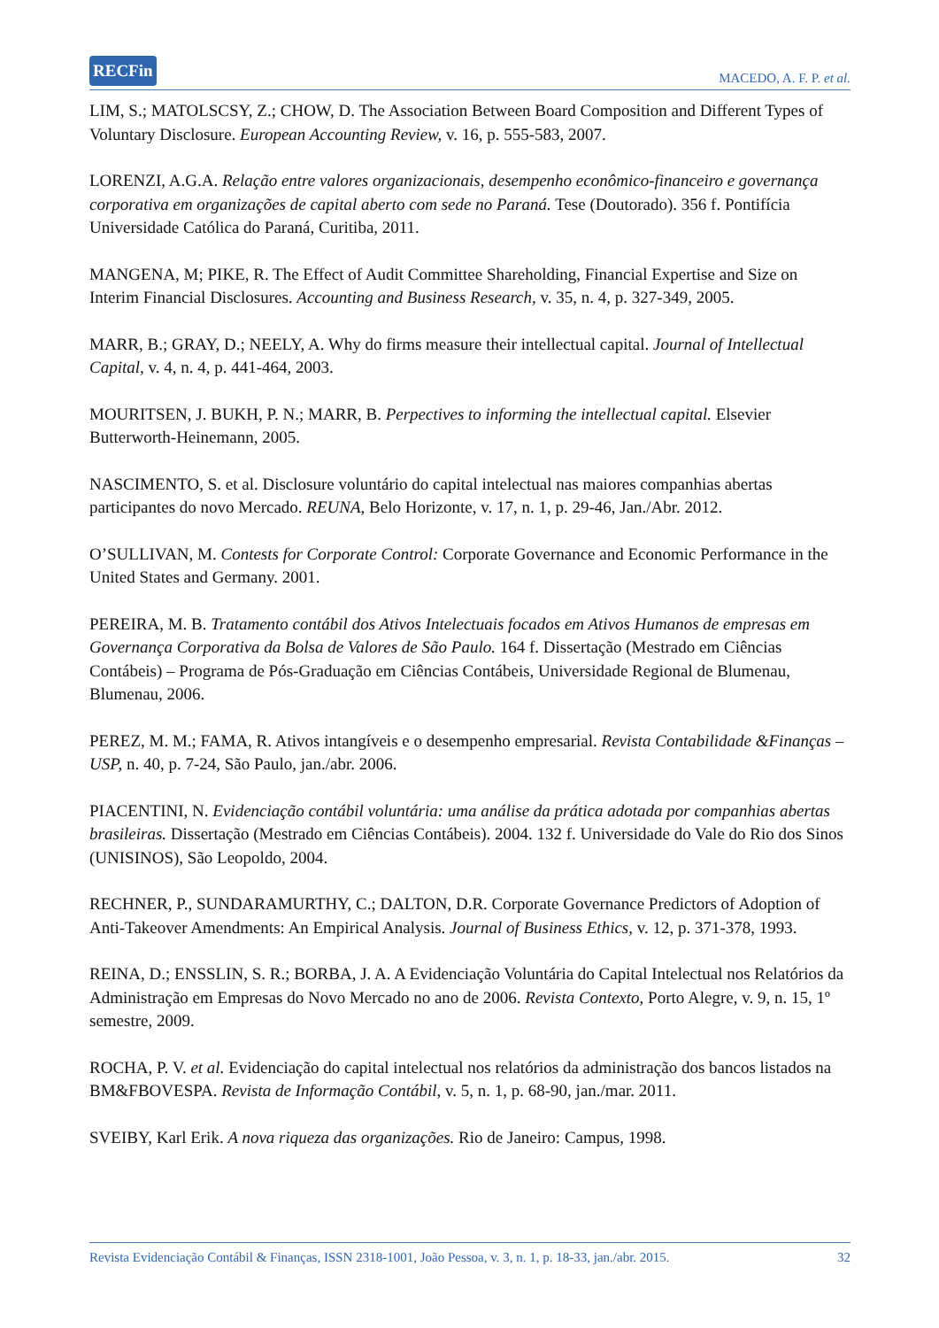RECFin MACEDO, A. F. P. et al.
LIM, S.; MATOLSCSY, Z.; CHOW, D. The Association Between Board Composition and Different Types of Voluntary Disclosure. European Accounting Review, v. 16, p. 555-583, 2007.
LORENZI, A.G.A. Relação entre valores organizacionais, desempenho econômico-financeiro e governança corporativa em organizações de capital aberto com sede no Paraná. Tese (Doutorado). 356 f. Pontifícia Universidade Católica do Paraná, Curitiba, 2011.
MANGENA, M; PIKE, R. The Effect of Audit Committee Shareholding, Financial Expertise and Size on Interim Financial Disclosures. Accounting and Business Research, v. 35, n. 4, p. 327-349, 2005.
MARR, B.; GRAY, D.; NEELY, A. Why do firms measure their intellectual capital. Journal of Intellectual Capital, v. 4, n. 4, p. 441-464, 2003.
MOURITSEN, J. BUKH, P. N.; MARR, B. Perpectives to informing the intellectual capital. Elsevier Butterworth-Heinemann, 2005.
NASCIMENTO, S. et al. Disclosure voluntário do capital intelectual nas maiores companhias abertas participantes do novo Mercado. REUNA, Belo Horizonte, v. 17, n. 1, p. 29-46, Jan./Abr. 2012.
O’SULLIVAN, M. Contests for Corporate Control: Corporate Governance and Economic Performance in the United States and Germany. 2001.
PEREIRA, M. B. Tratamento contábil dos Ativos Intelectuais focados em Ativos Humanos de empresas em Governança Corporativa da Bolsa de Valores de São Paulo. 164 f. Dissertação (Mestrado em Ciências Contábeis) – Programa de Pós-Graduação em Ciências Contábeis, Universidade Regional de Blumenau, Blumenau, 2006.
PEREZ, M. M.; FAMA, R. Ativos intangíveis e o desempenho empresarial. Revista Contabilidade &Finanças – USP, n. 40, p. 7-24, São Paulo, jan./abr. 2006.
PIACENTINI, N. Evidenciação contábil voluntária: uma análise da prática adotada por companhias abertas brasileiras. Dissertação (Mestrado em Ciências Contábeis). 2004. 132 f. Universidade do Vale do Rio dos Sinos (UNISINOS), São Leopoldo, 2004.
RECHNER, P., SUNDARAMURTHY, C.; DALTON, D.R. Corporate Governance Predictors of Adoption of Anti-Takeover Amendments: An Empirical Analysis. Journal of Business Ethics, v. 12, p. 371-378, 1993.
REINA, D.; ENSSLIN, S. R.; BORBA, J. A. A Evidenciação Voluntária do Capital Intelectual nos Relatórios da Administração em Empresas do Novo Mercado no ano de 2006. Revista Contexto, Porto Alegre, v. 9, n. 15, 1º semestre, 2009.
ROCHA, P. V. et al. Evidenciação do capital intelectual nos relatórios da administração dos bancos listados na BM&FBOVESPA. Revista de Informação Contábil, v. 5, n. 1, p. 68-90, jan./mar. 2011.
SVEIBY, Karl Erik. A nova riqueza das organizações. Rio de Janeiro: Campus, 1998.
Revista Evidenciação Contábil & Finanças, ISSN 2318-1001, João Pessoa, v. 3, n. 1, p. 18-33, jan./abr. 2015. 32